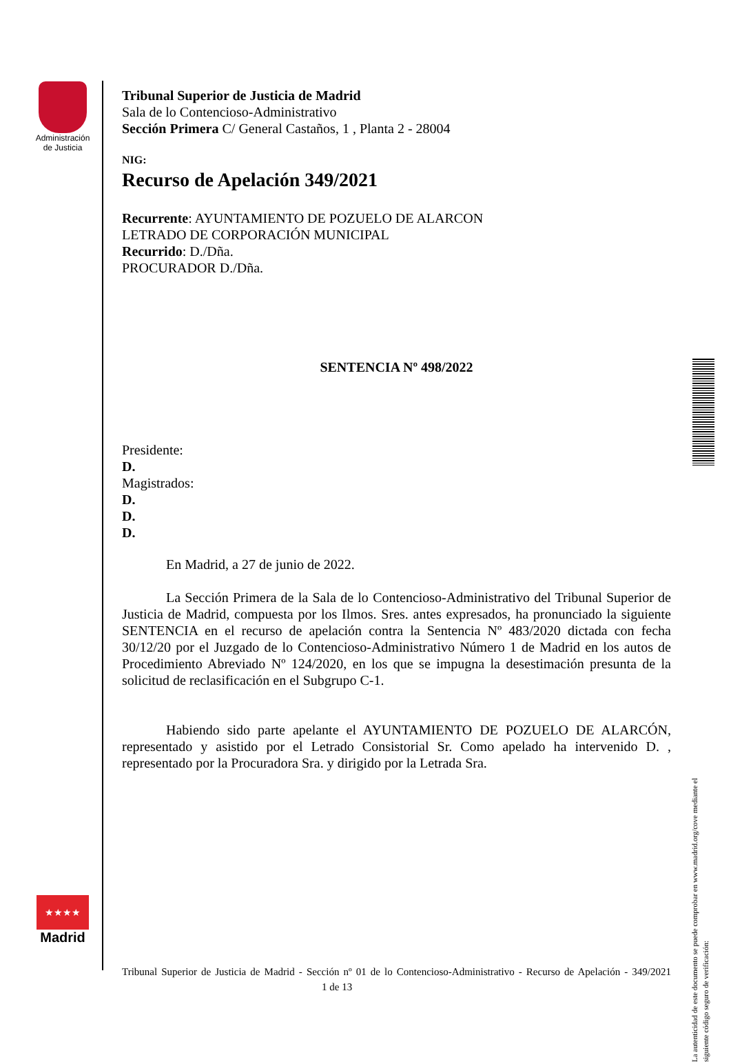Administración
de Justicia
★★★★
Madrid
Tribunal Superior de Justicia de Madrid
Sala de lo Contencioso-Administrativo
Sección Primera C/ General Castaños, 1 , Planta 2 - 28004
NIG:
Recurso de Apelación 349/2021
Recurrente: AYUNTAMIENTO DE POZUELO DE ALARCON
LETRADO DE CORPORACIÓN MUNICIPAL
Recurrido: D./Dña.
PROCURADOR D./Dña.
SENTENCIA Nº 498/2022
Presidente:
D.
Magistrados:
D.
D.
D.
En Madrid, a 27 de junio de 2022.
La Sección Primera de la Sala de lo Contencioso-Administrativo del Tribunal Superior de Justicia de Madrid, compuesta por los Ilmos. Sres. antes expresados, ha pronunciado la siguiente SENTENCIA en el recurso de apelación contra la Sentencia Nº 483/2020 dictada con fecha 30/12/20 por el Juzgado de lo Contencioso-Administrativo Número 1 de Madrid en los autos de Procedimiento Abreviado Nº 124/2020, en los que se impugna la desestimación presunta de la solicitud de reclasificación en el Subgrupo C-1.
Habiendo sido parte apelante el AYUNTAMIENTO DE POZUELO DE ALARCÓN, representado y asistido por el Letrado Consistorial Sr. Como apelado ha intervenido D. , representado por la Procuradora Sra. y dirigido por la Letrada Sra.
La autenticidad de este documento se puede comprobar en www.madrid.org/cove mediante el siguiente código seguro de verificación:
Tribunal Superior de Justicia de Madrid - Sección nº 01 de lo Contencioso-Administrativo - Recurso de Apelación - 349/2021 1 de 13